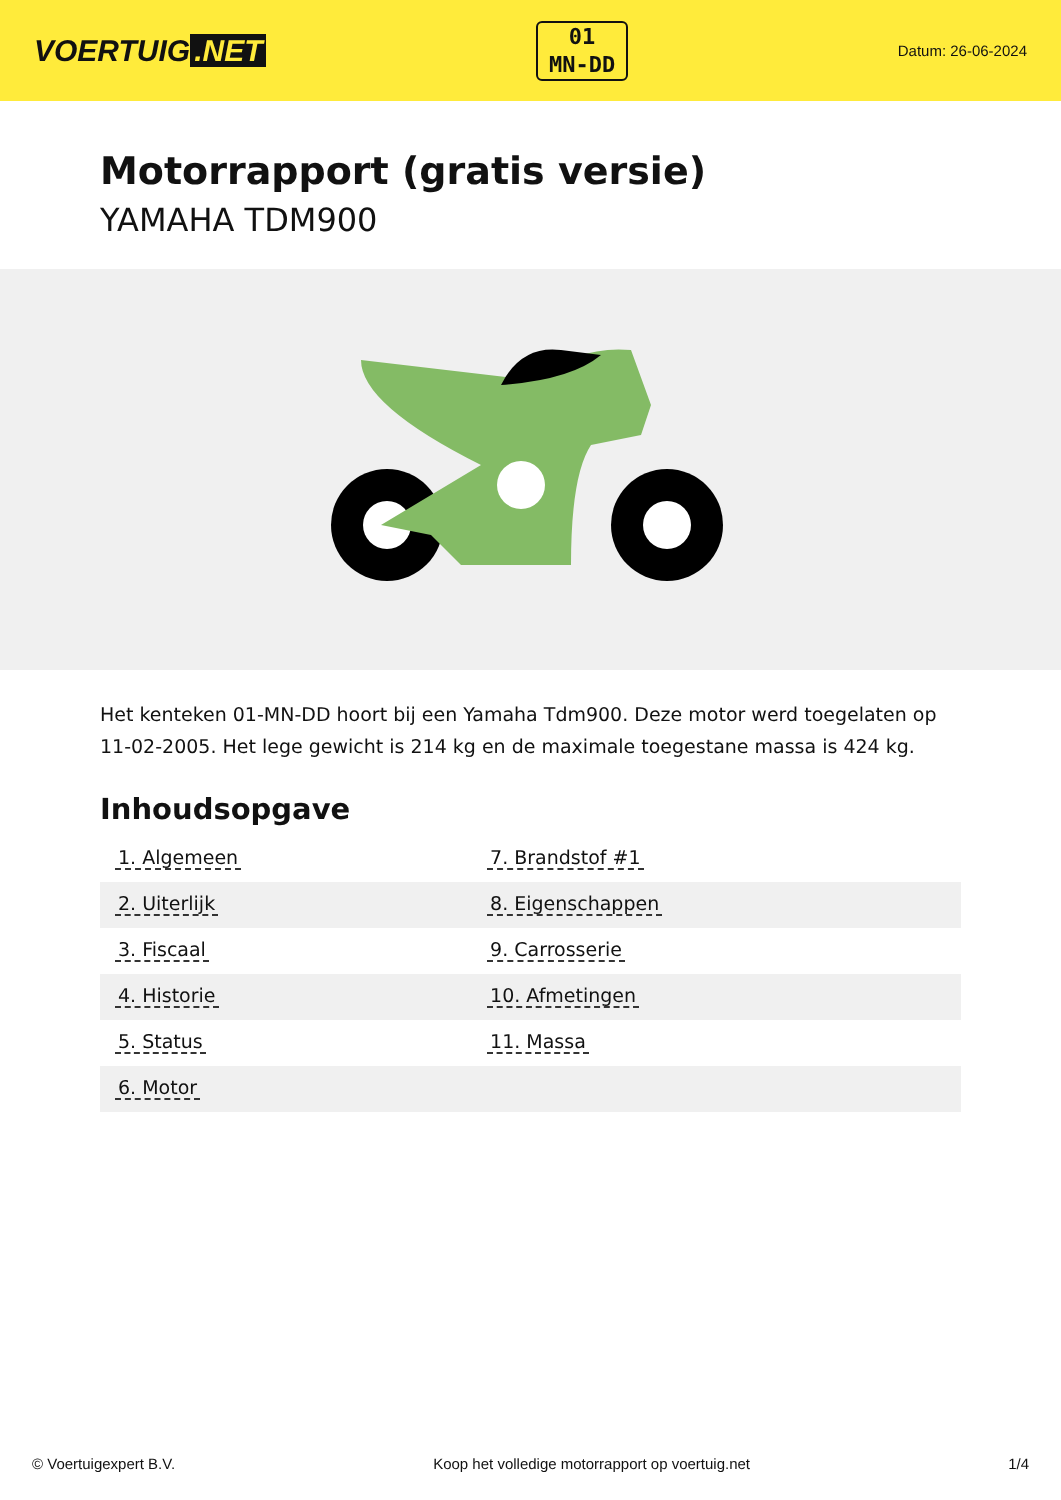VOERTUIG.NET
01
MN-DD
Datum: 26-06-2024
Motorrapport (gratis versie)
YAMAHA TDM900
Het kenteken 01-MN-DD hoort bij een Yamaha Tdm900. Deze motor werd toegelaten op 11-02-2005. Het lege gewicht is 214 kg en de maximale toegestane massa is 424 kg.
Inhoudsopgave
| 1. Algemeen | 7. Brandstof #1 |
| 2. Uiterlijk | 8. Eigenschappen |
| 3. Fiscaal | 9. Carrosserie |
| 4. Historie | 10. Afmetingen |
| 5. Status | 11. Massa |
| 6. Motor | |
© Voertuigexpert B.V. Koop het volledige motorrapport op voertuig.net 1/4